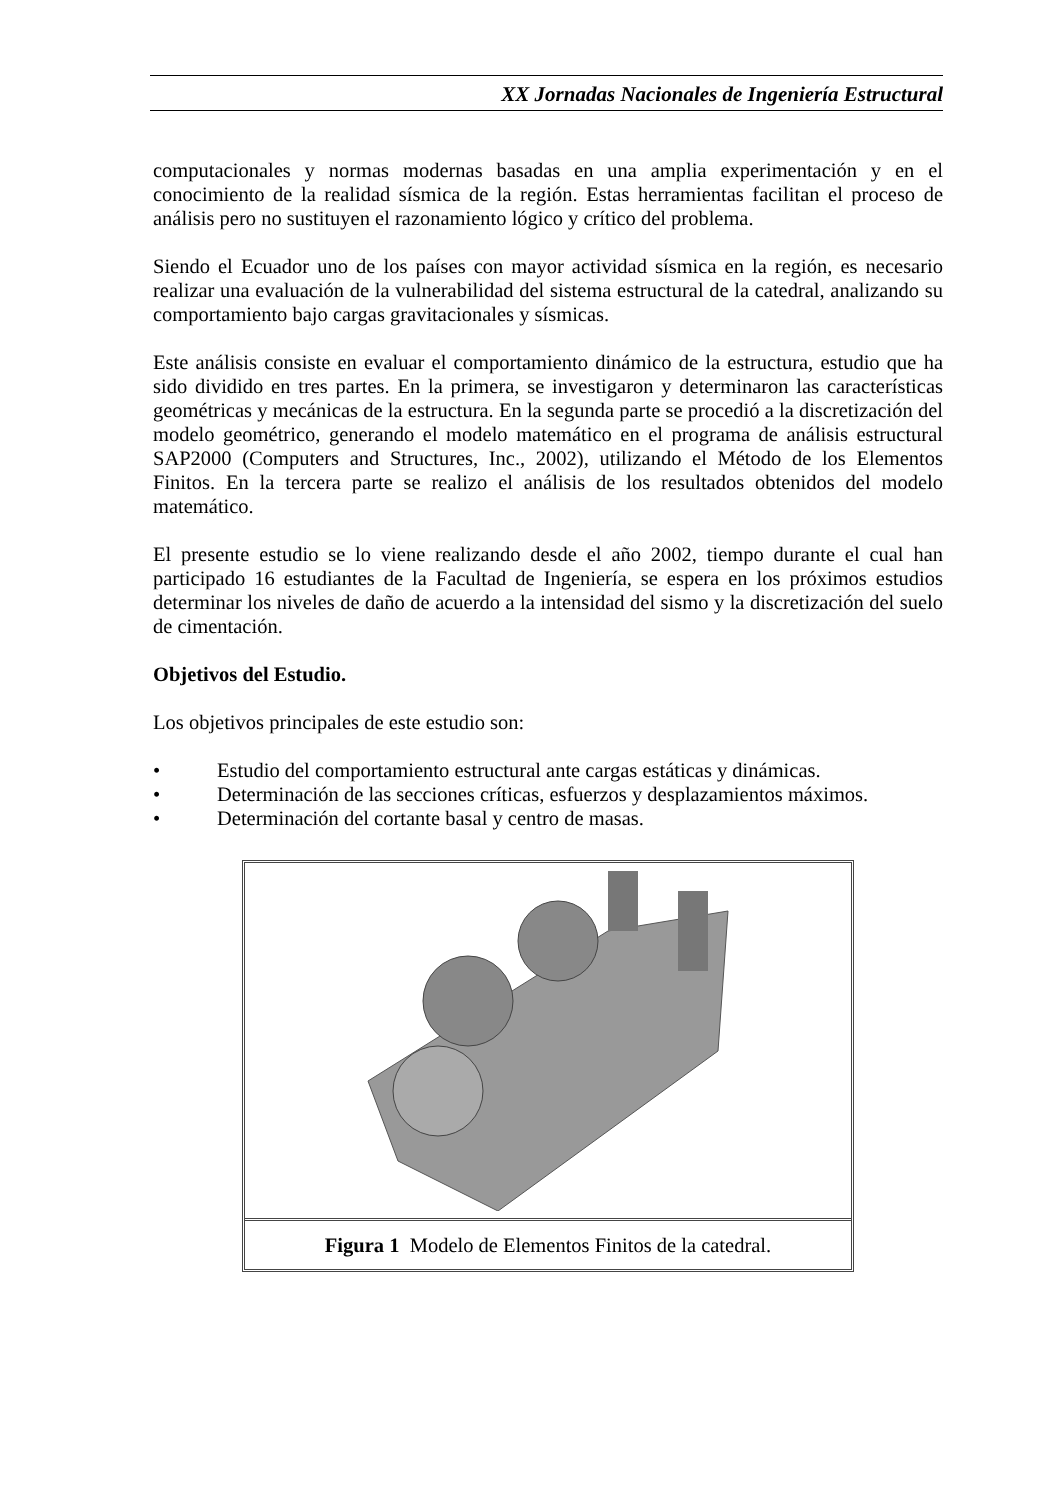XX Jornadas Nacionales de Ingeniería Estructural
computacionales y normas modernas basadas en una amplia experimentación y en el conocimiento de la realidad sísmica de la región. Estas herramientas facilitan el proceso de análisis pero no sustituyen el razonamiento lógico y crítico del problema.
Siendo el Ecuador uno de los países con mayor actividad sísmica en la región, es necesario realizar una evaluación de la vulnerabilidad del sistema estructural de la catedral, analizando su comportamiento bajo cargas gravitacionales y sísmicas.
Este análisis consiste en evaluar el comportamiento dinámico de la estructura, estudio que ha sido dividido en tres partes. En la primera, se investigaron y determinaron las características geométricas y mecánicas de la estructura. En la segunda parte se procedió a la discretización del modelo geométrico, generando el modelo matemático en el programa de análisis estructural SAP2000 (Computers and Structures, Inc., 2002), utilizando el Método de los Elementos Finitos. En la tercera parte se realizo el análisis de los resultados obtenidos del modelo matemático.
El presente estudio se lo viene realizando desde el año 2002, tiempo durante el cual han participado 16 estudiantes de la Facultad de Ingeniería, se espera en los próximos estudios determinar los niveles de daño de acuerdo a la intensidad del sismo y la discretización del suelo de cimentación.
Objetivos del Estudio.
Los objetivos principales de este estudio son:
• Estudio del comportamiento estructural ante cargas estáticas y dinámicas.
• Determinación de las secciones críticas, esfuerzos y desplazamientos máximos.
• Determinación del cortante basal y centro de masas.
Figura 1 Modelo de Elementos Finitos de la catedral.